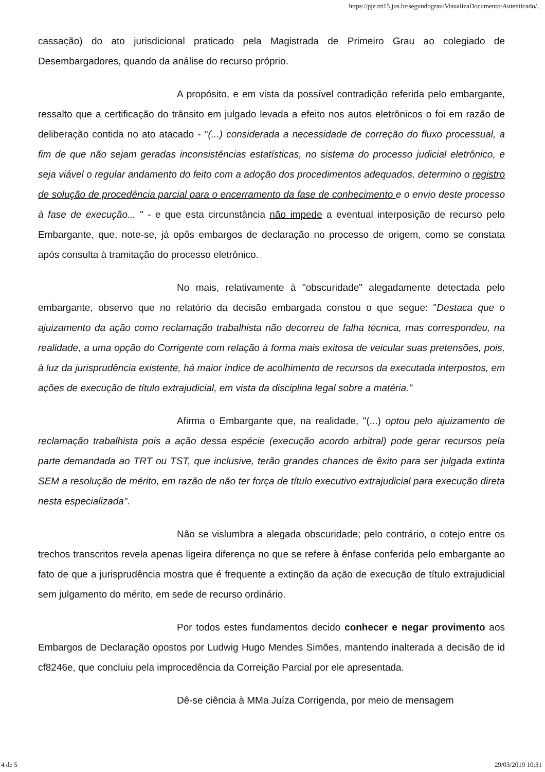https://pje.trt15.jus.br/segundograu/VisualizaDocumento/Autenticado/...
cassação) do ato jurisdicional praticado pela Magistrada de Primeiro Grau ao colegiado de Desembargadores, quando da análise do recurso próprio.
A propósito, e em vista da possível contradição referida pelo embargante, ressalto que a certificação do trânsito em julgado levada a efeito nos autos eletrônicos o foi em razão de deliberação contida no ato atacado - "(...) considerada a necessidade de correção do fluxo processual, a fim de que não sejam geradas inconsistências estatísticas, no sistema do processo judicial eletrônico, e seja viável o regular andamento do feito com a adoção dos procedimentos adequados, determino o registro de solução de procedência parcial para o encerramento da fase de conhecimento e o envio deste processo à fase de execução... " - e que esta circunstância não impede a eventual interposição de recurso pelo Embargante, que, note-se, já opôs embargos de declaração no processo de origem, como se constata após consulta à tramitação do processo eletrônico.
No mais, relativamente à "obscuridade" alegadamente detectada pelo embargante, observo que no relatório da decisão embargada constou o que segue: "Destaca que o ajuizamento da ação como reclamação trabalhista não decorreu de falha técnica, mas correspondeu, na realidade, a uma opção do Corrigente com relação à forma mais exitosa de veicular suas pretensões, pois, à luz da jurisprudência existente, há maior índice de acolhimento de recursos da executada interpostos, em ações de execução de título extrajudicial, em vista da disciplina legal sobre a matéria."
Afirma o Embargante que, na realidade, "(...) optou pelo ajuizamento de reclamação trabalhista pois a ação dessa espécie (execução acordo arbitral) pode gerar recursos pela parte demandada ao TRT ou TST, que inclusive, terão grandes chances de êxito para ser julgada extinta SEM a resolução de mérito, em razão de não ter força de título executivo extrajudicial para execução direta nesta especializada".
Não se vislumbra a alegada obscuridade; pelo contrário, o cotejo entre os trechos transcritos revela apenas ligeira diferença no que se refere à ênfase conferida pelo embargante ao fato de que a jurisprudência mostra que é frequente a extinção da ação de execução de título extrajudicial sem julgamento do mérito, em sede de recurso ordinário.
Por todos estes fundamentos decido conhecer e negar provimento aos Embargos de Declaração opostos por Ludwig Hugo Mendes Simões, mantendo inalterada a decisão de id cf8246e, que concluiu pela improcedência da Correição Parcial por ele apresentada.
Dê-se ciência à MMa Juíza Corrigenda, por meio de mensagem
4 de 5 29/03/2019 10:31